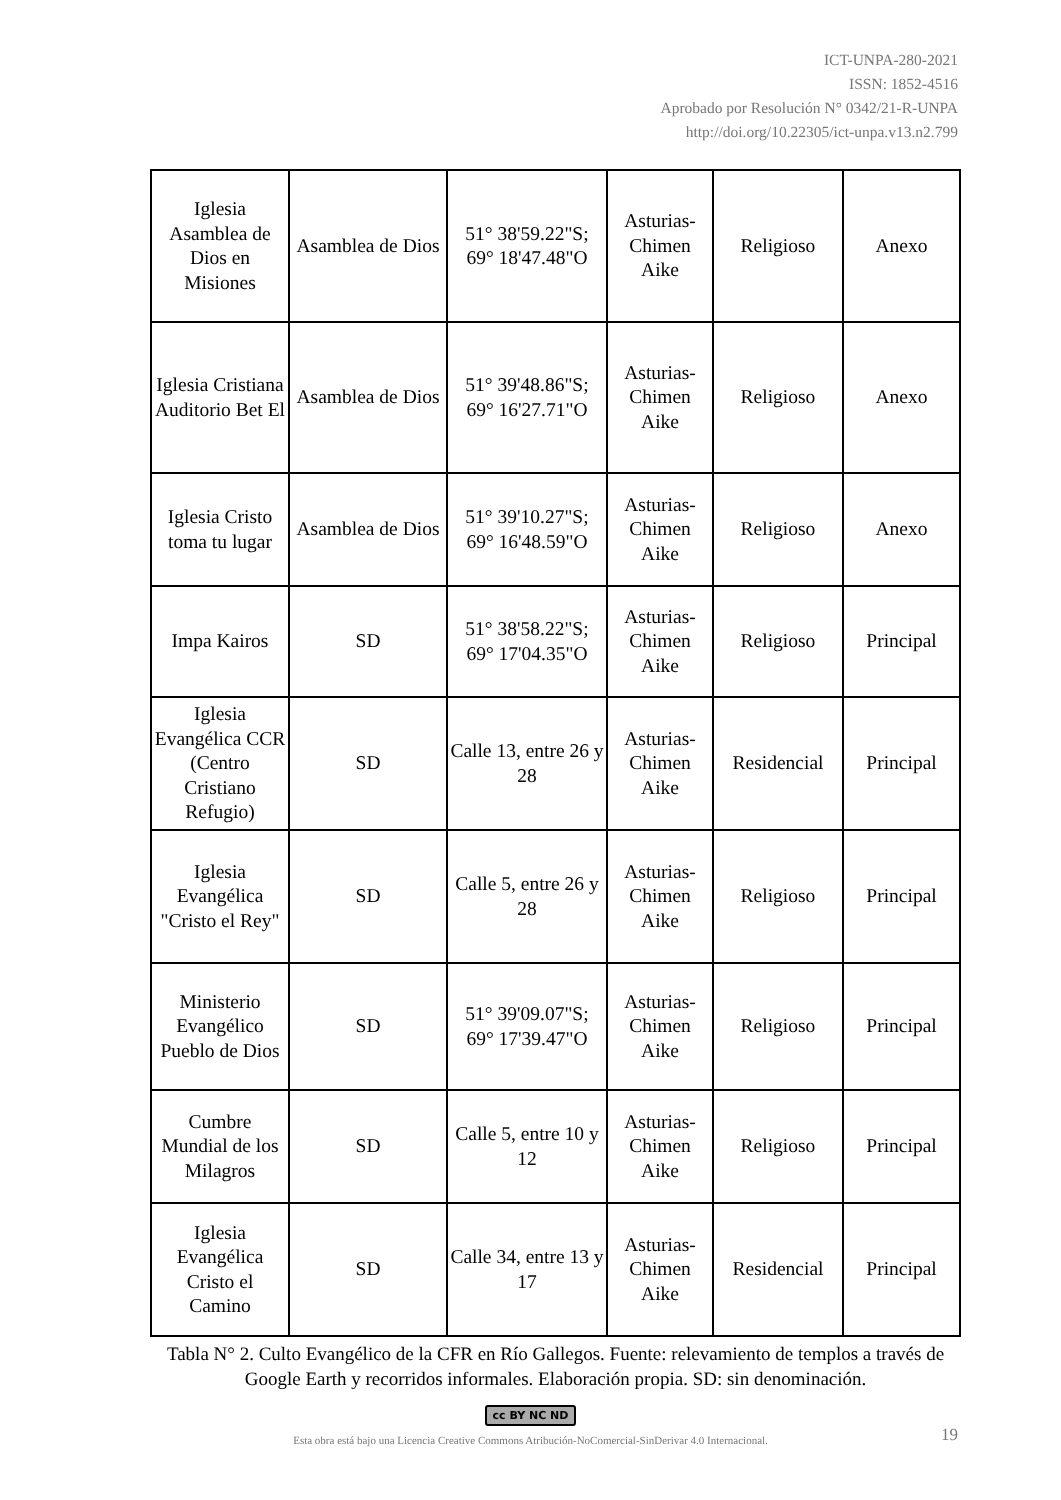ICT-UNPA-280-2021
ISSN: 1852-4516
Aprobado por Resolución N° 0342/21-R-UNPA
http://doi.org/10.22305/ict-unpa.v13.n2.799
| Iglesia Asamblea de Dios en Misiones | Asamblea de Dios | 51° 38'59.22"S; 69° 18'47.48"O | Asturias-Chimen Aike | Religioso | Anexo |
| Iglesia Cristiana Auditorio Bet El | Asamblea de Dios | 51° 39'48.86"S; 69° 16'27.71"O | Asturias-Chimen Aike | Religioso | Anexo |
| Iglesia Cristo toma tu lugar | Asamblea de Dios | 51° 39'10.27"S; 69° 16'48.59"O | Asturias-Chimen Aike | Religioso | Anexo |
| Impa Kairos | SD | 51° 38'58.22"S; 69° 17'04.35"O | Asturias-Chimen Aike | Religioso | Principal |
| Iglesia Evangélica CCR (Centro Cristiano Refugio) | SD | Calle 13, entre 26 y 28 | Asturias-Chimen Aike | Residencial | Principal |
| Iglesia Evangélica "Cristo el Rey" | SD | Calle 5, entre 26 y 28 | Asturias-Chimen Aike | Religioso | Principal |
| Ministerio Evangélico Pueblo de Dios | SD | 51° 39'09.07"S; 69° 17'39.47"O | Asturias-Chimen Aike | Religioso | Principal |
| Cumbre Mundial de los Milagros | SD | Calle 5, entre 10 y 12 | Asturias-Chimen Aike | Religioso | Principal |
| Iglesia Evangélica Cristo el Camino | SD | Calle 34, entre 13 y 17 | Asturias-Chimen Aike | Residencial | Principal |
Tabla N° 2. Culto Evangélico de la CFR en Río Gallegos. Fuente: relevamiento de templos a través de Google Earth y recorridos informales. Elaboración propia. SD: sin denominación.
cc BY NC ND
Esta obra está bajo una Licencia Creative Commons Atribución-NoComercial-SinDerivar 4.0 Internacional.
19